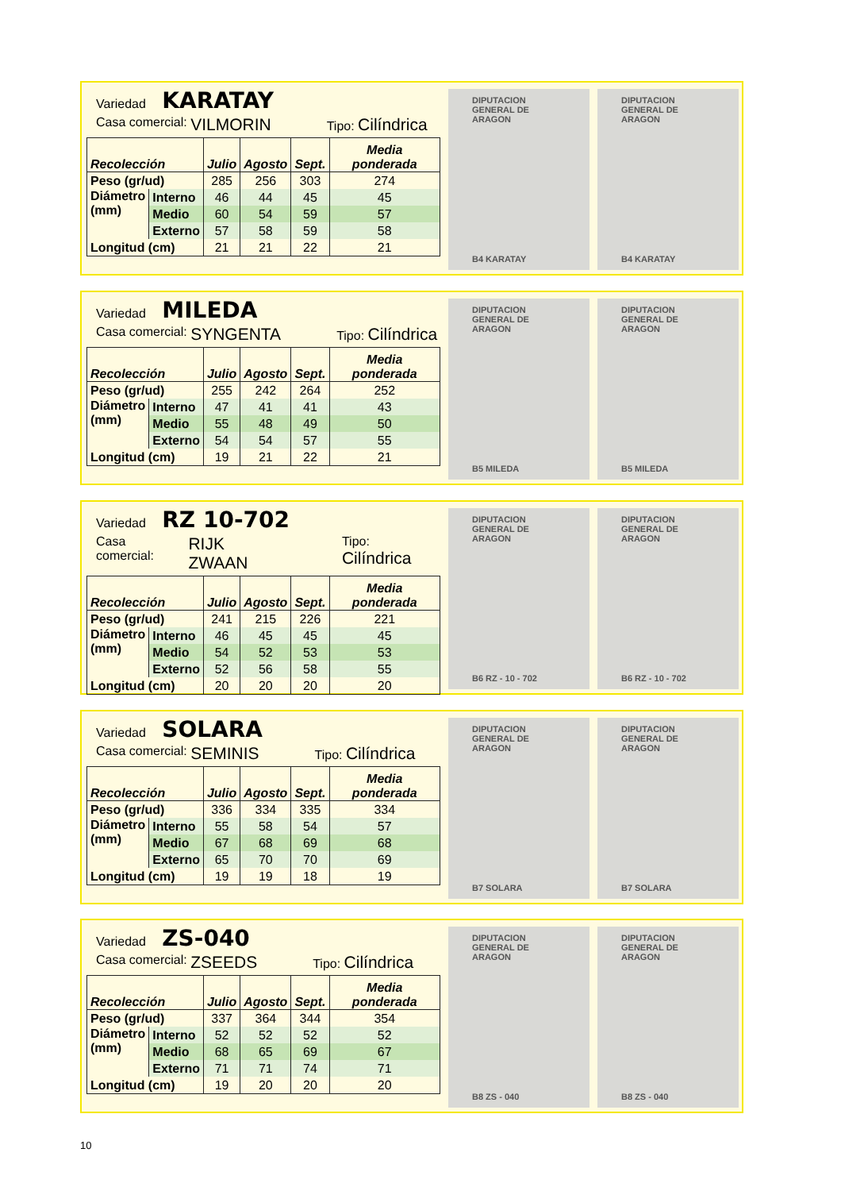Variedad KARATAY
Casa comercial: VILMORIN Tipo: Cilíndrica
| Recolección | | Julio | Agosto | Sept. | Media ponderada |
| --- | --- | --- | --- | --- | --- |
| Peso (gr/ud) | | 285 | 256 | 303 | 274 |
| Diámetro (mm) | Interno | 46 | 44 | 45 | 45 |
| | Medio | 60 | 54 | 59 | 57 |
| | Externo | 57 | 58 | 59 | 58 |
| Longitud (cm) | | 21 | 21 | 22 | 21 |
DIPUTACION GENERAL DE ARAGON
B4 KARATAY
DIPUTACION GENERAL DE ARAGON
B4 KARATAY
Variedad MILEDA
Casa comercial: SYNGENTA Tipo: Cilíndrica
| Recolección | | Julio | Agosto | Sept. | Media ponderada |
| --- | --- | --- | --- | --- | --- |
| Peso (gr/ud) | | 255 | 242 | 264 | 252 |
| Diámetro (mm) | Interno | 47 | 41 | 41 | 43 |
| | Medio | 55 | 48 | 49 | 50 |
| | Externo | 54 | 54 | 57 | 55 |
| Longitud (cm) | | 19 | 21 | 22 | 21 |
DIPUTACION GENERAL DE ARAGON
B5 MILEDA
DIPUTACION GENERAL DE ARAGON
B5 MILEDA
Variedad RZ 10-702
Casa comercial: RIJK ZWAAN Tipo: Cilíndrica
| Recolección | | Julio | Agosto | Sept. | Media ponderada |
| --- | --- | --- | --- | --- | --- |
| Peso (gr/ud) | | 241 | 215 | 226 | 221 |
| Diámetro (mm) | Interno | 46 | 45 | 45 | 45 |
| | Medio | 54 | 52 | 53 | 53 |
| | Externo | 52 | 56 | 58 | 55 |
| Longitud (cm) | | 20 | 20 | 20 | 20 |
DIPUTACION GENERAL DE ARAGON
B6 RZ - 10 - 702
DIPUTACION GENERAL DE ARAGON
B6 RZ - 10 - 702
Variedad SOLARA
Casa comercial: SEMINIS Tipo: Cilíndrica
| Recolección | | Julio | Agosto | Sept. | Media ponderada |
| --- | --- | --- | --- | --- | --- |
| Peso (gr/ud) | | 336 | 334 | 335 | 334 |
| Diámetro (mm) | Interno | 55 | 58 | 54 | 57 |
| | Medio | 67 | 68 | 69 | 68 |
| | Externo | 65 | 70 | 70 | 69 |
| Longitud (cm) | | 19 | 19 | 18 | 19 |
DIPUTACION GENERAL DE ARAGON
B7 SOLARA
DIPUTACION GENERAL DE ARAGON
B7 SOLARA
Variedad ZS-040
Casa comercial: ZSEEDS Tipo: Cilíndrica
| Recolección | | Julio | Agosto | Sept. | Media ponderada |
| --- | --- | --- | --- | --- | --- |
| Peso (gr/ud) | | 337 | 364 | 344 | 354 |
| Diámetro (mm) | Interno | 52 | 52 | 52 | 52 |
| | Medio | 68 | 65 | 69 | 67 |
| | Externo | 71 | 71 | 74 | 71 |
| Longitud (cm) | | 19 | 20 | 20 | 20 |
DIPUTACION GENERAL DE ARAGON
B8 ZS - 040
DIPUTACION GENERAL DE ARAGON
B8 ZS - 040
10